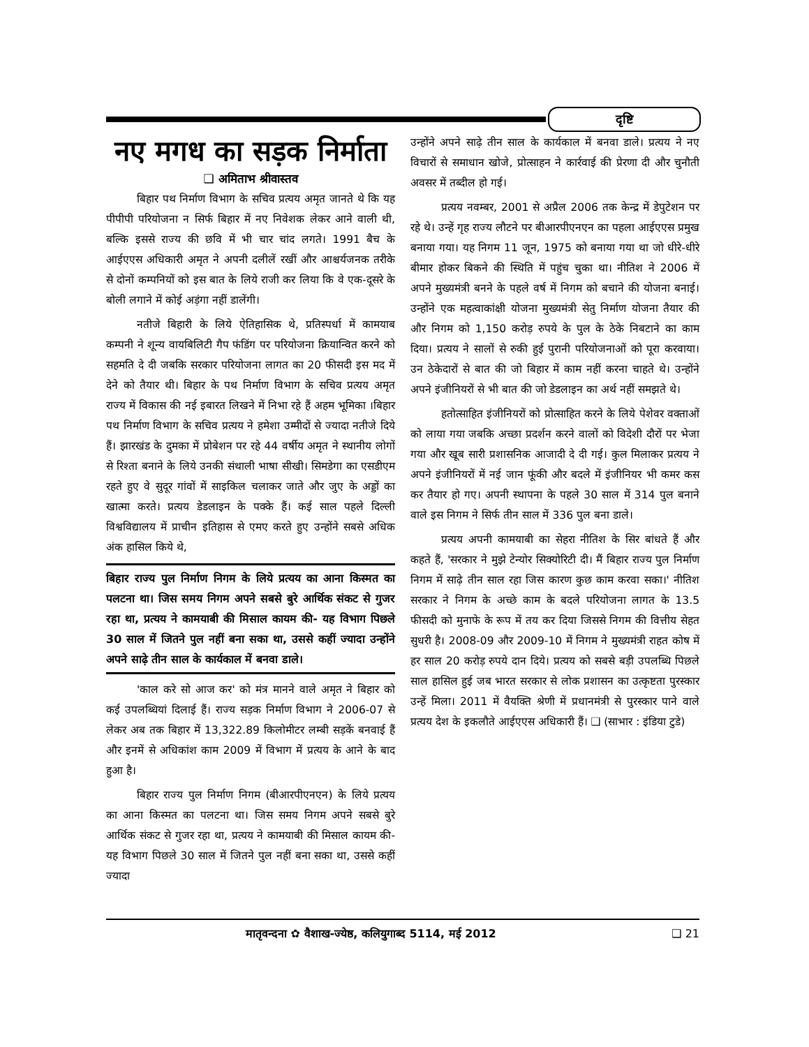दृष्टि
नए मगध का सड़क निर्माता
❑ अमिताभ श्रीवास्तव
बिहार पथ निर्माण विभाग के सचिव प्रत्यय अमृत जानते थे कि यह पीपीपी परियोजना न सिर्फ बिहार में नए निवेशक लेकर आने वाली थी, बल्कि इससे राज्य की छवि में भी चार चांद लगते। 1991 बैच के आईएएस अधिकारी अमृत ने अपनी दलीलें रखीं और आश्चर्यजनक तरीके से दोनों कम्पनियों को इस बात के लिये राजी कर लिया कि वे एक-दूसरे के बोली लगाने में कोई अड़ंगा नहीं डालेंगी।
नतीजे बिहारी के लिये ऐतिहासिक थे, प्रतिस्पर्धा में कामयाब कम्पनी ने शून्य वायबिलिटी गैप फंडिंग पर परियोजना क्रियान्वित करने को सहमति दे दी जबकि सरकार परियोजना लागत का 20 फीसदी इस मद में देने को तैयार थी। बिहार के पथ निर्माण विभाग के सचिव प्रत्यय अमृत राज्य में विकास की नई इबारत लिखने में निभा रहे हैं अहम भूमिका ।बिहार पथ निर्माण विभाग के सचिव प्रत्यय ने हमेशा उम्मीदों से ज्यादा नतीजे दिये हैं। झारखंड के दुमका में प्रोबेशन पर रहे 44 वर्षीय अमृत ने स्थानीय लोगों से रिश्ता बनाने के लिये उनकी संथाली भाषा सीखी। सिमडेगा का एसडीएम रहते हुए वे सुदूर गांवों में साइकिल चलाकर जाते और जुए के अड्डों का खात्मा करते। प्रत्यय डेडलाइन के पक्के हैं। कई साल पहले दिल्ली विश्वविद्यालय में प्राचीन इतिहास से एमए करते हुए उन्होंने सबसे अधिक अंक हासिल किये थे,
बिहार राज्य पुल निर्माण निगम के लिये प्रत्यय का आना किस्मत का पलटना था। जिस समय निगम अपने सबसे बुरे आर्थिक संकट से गुजर रहा था, प्रत्यय ने कामयाबी की मिसाल कायम की- यह विभाग पिछले 30 साल में जितने पुल नहीं बना सका था, उससे कहीं ज्यादा उन्होंने अपने साढ़े तीन साल के कार्यकाल में बनवा डाले।
'काल करे सो आज कर' को मंत्र मानने वाले अमृत ने बिहार को कई उपलब्धियां दिलाई हैं। राज्य सड़क निर्माण विभाग ने 2006-07 से लेकर अब तक बिहार में 13,322.89 किलोमीटर लम्बी सड़कें बनवाई हैं और इनमें से अधिकांश काम 2009 में विभाग में प्रत्यय के आने के बाद हुआ है।
बिहार राज्य पुल निर्माण निगम (बीआरपीएनएन) के लिये प्रत्यय का आना किस्मत का पलटना था। जिस समय निगम अपने सबसे बुरे आर्थिक संकट से गुजर रहा था, प्रत्यय ने कामयाबी की मिसाल कायम की- यह विभाग पिछले 30 साल में जितने पुल नहीं बना सका था, उससे कहीं ज्यादा
उन्होंने अपने साढ़े तीन साल के कार्यकाल में बनवा डाले। प्रत्यय ने नए विचारों से समाधान खोजे, प्रोत्साहन ने कार्रवाई की प्रेरणा दी और चुनौती अवसर में तब्दील हो गई।
प्रत्यय नवम्बर, 2001 से अप्रैल 2006 तक केन्द्र में डेपुटेशन पर रहे थे। उन्हें गृह राज्य लौटने पर बीआरपीएनएन का पहला आईएएस प्रमुख बनाया गया। यह निगम 11 जून, 1975 को बनाया गया था जो धीरे-धीरे बीमार होकर बिकने की स्थिति में पहुंच चुका था। नीतिश ने 2006 में अपने मुख्यमंत्री बनने के पहले वर्ष में निगम को बचाने की योजना बनाई। उन्होंने एक महत्वाकांक्षी योजना मुख्यमंत्री सेतु निर्माण योजना तैयार की और निगम को 1,150 करोड़ रुपये के पुल के ठेके निबटाने का काम दिया। प्रत्यय ने सालों से रुकी हुई पुरानी परियोजनाओं को पूरा करवाया। उन ठेकेदारों से बात की जो बिहार में काम नहीं करना चाहते थे। उन्होंने अपने इंजीनियरों से भी बात की जो डेडलाइन का अर्थ नहीं समझते थे।
हतोत्साहित इंजीनियरों को प्रोत्साहित करने के लिये पेशेवर वक्ताओं को लाया गया जबकि अच्छा प्रदर्शन करने वालों को विदेशी दौरों पर भेजा गया और खूब सारी प्रशासनिक आजादी दे दी गई। कुल मिलाकर प्रत्यय ने अपने इंजीनियरों में नई जान फूंकी और बदले में इंजीनियर भी कमर कस कर तैयार हो गए। अपनी स्थापना के पहले 30 साल में 314 पुल बनाने वाले इस निगम ने सिर्फ तीन साल में 336 पुल बना डाले।
प्रत्यय अपनी कामयाबी का सेहरा नीतिश के सिर बांधते हैं और कहते हैं, 'सरकार ने मुझे टेन्योर सिक्योरिटी दी। मैं बिहार राज्य पुल निर्माण निगम में साढ़े तीन साल रहा जिस कारण कुछ काम करवा सका।' नीतिश सरकार ने निगम के अच्छे काम के बदले परियोजना लागत के 13.5 फीसदी को मुनाफे के रूप में तय कर दिया जिससे निगम की वित्तीय सेहत सुधरी है। 2008-09 और 2009-10 में निगम ने मुख्यमंत्री राहत कोष में हर साल 20 करोड़ रुपये दान दिये। प्रत्यय को सबसे बड़ी उपलब्धि पिछले साल हासिल हुई जब भारत सरकार से लोक प्रशासन का उत्कृष्टता पुरस्कार उन्हें मिला। 2011 में वैयक्ति श्रेणी में प्रधानमंत्री से पुरस्कार पाने वाले प्रत्यय देश के इकलौते आईएएस अधिकारी हैं। ❑ (साभार : इंडिया टुडे)
मातृवन्दना ✿ वैशाख-ज्येष्ठ, कलियुगाब्द 5114, मई 2012 ❑ 21